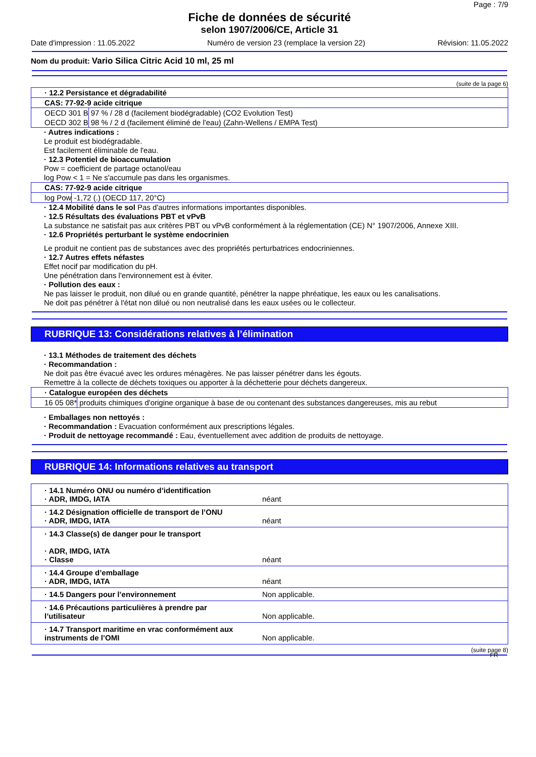Page : 7/9
Fiche de données de sécurité
selon 1907/2006/CE, Article 31
Date d'impression : 11.05.2022 Numéro de version 23 (remplace la version 22) Révision: 11.05.2022
Nom du produit: Vario Silica Citric Acid 10 ml, 25 ml
(suite de la page 6)
| · 12.2 Persistance et dégradabilité | |
| CAS: 77-92-9 acide citrique | |
| OECD 301 B | 97 % / 28 d (facilement biodégradable) (CO2 Evolution Test) |
| OECD 302 B | 98 % / 2 d (facilement éliminé de l'eau) (Zahn-Wellens / EMPA Test) |
· Autres indications :
Le produit est biodégradable.
Est facilement éliminable de l'eau.
· 12.3 Potentiel de bioaccumulation
Pow = coefficient de partage octanol/eau
log Pow < 1 = Ne s'accumule pas dans les organismes.
| CAS: 77-92-9 acide citrique | |
| log Pow | -1,72 (.) (OECD 117, 20°C) |
· 12.4 Mobilité dans le sol Pas d'autres informations importantes disponibles.
· 12.5 Résultats des évaluations PBT et vPvB
La substance ne satisfait pas aux critères PBT ou vPvB conformément à la réglementation (CE) N° 1907/2006, Annexe XIII.
· 12.6 Propriétés perturbant le système endocrinien
Le produit ne contient pas de substances avec des propriétés perturbatrices endocriniennes.
· 12.7 Autres effets néfastes
Effet nocif par modification du pH.
Une pénétration dans l'environnement est à éviter.
· Pollution des eaux :
Ne pas laisser le produit, non dilué ou en grande quantité, pénétrer la nappe phréatique, les eaux ou les canalisations.
Ne doit pas pénétrer à l'état non dilué ou non neutralisé dans les eaux usées ou le collecteur.
RUBRIQUE 13: Considérations relatives à l’élimination
· 13.1 Méthodes de traitement des déchets
· Recommandation :
Ne doit pas être évacué avec les ordures ménagères. Ne pas laisser pénétrer dans les égouts.
Remettre à la collecte de déchets toxiques ou apporter à la déchetterie pour déchets dangereux.
| · Catalogue européen des déchets | |
| 16 05 08* | produits chimiques d'origine organique à base de ou contenant des substances dangereuses, mis au rebut |
· Emballages non nettoyés :
· Recommandation : Evacuation conformément aux prescriptions légales.
· Produit de nettoyage recommandé : Eau, éventuellement avec addition de produits de nettoyage.
RUBRIQUE 14: Informations relatives au transport
| · 14.1 Numéro ONU ou numéro d’identification · ADR, IMDG, IATA | néant |
| · 14.2 Désignation officielle de transport de l’ONU · ADR, IMDG, IATA | néant |
| · 14.3 Classe(s) de danger pour le transport · ADR, IMDG, IATA · Classe | néant |
| · 14.4 Groupe d’emballage · ADR, IMDG, IATA | néant |
| · 14.5 Dangers pour l’environnement | Non applicable. |
| · 14.6 Précautions particulières à prendre par l’utilisateur | Non applicable. |
| · 14.7 Transport maritime en vrac conformément aux instruments de l’OMI | Non applicable. |
(suite page 8)
FR